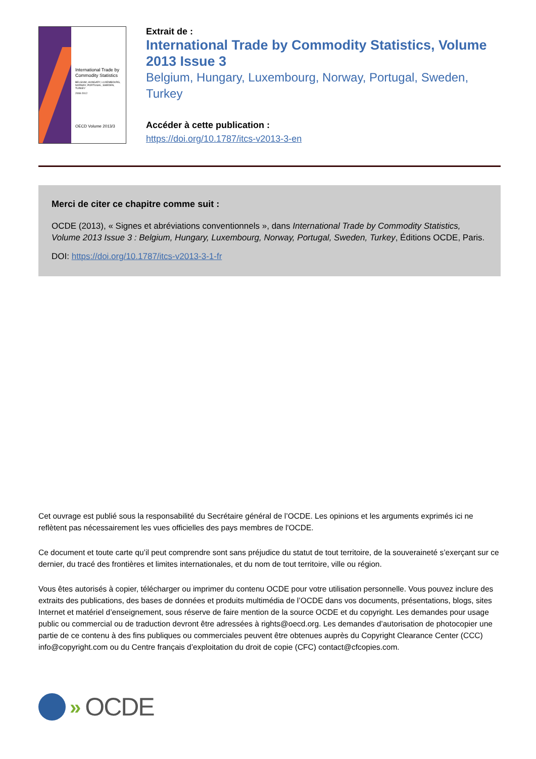International Trade by Commodity Statistics
BELGIUM, HUNGARY, LUXEMBOURG, NORWAY, PORTUGAL, SWEDEN, TURKEY
2008-2012
OECD Volume 2013/3
Extrait de :
International Trade by Commodity Statistics, Volume 2013 Issue 3
Belgium, Hungary, Luxembourg, Norway, Portugal, Sweden, Turkey
Accéder à cette publication :
https://doi.org/10.1787/itcs-v2013-3-en
Merci de citer ce chapitre comme suit :
OCDE (2013), « Signes et abréviations conventionnels », dans International Trade by Commodity Statistics, Volume 2013 Issue 3 : Belgium, Hungary, Luxembourg, Norway, Portugal, Sweden, Turkey, Éditions OCDE, Paris.
DOI: https://doi.org/10.1787/itcs-v2013-3-1-fr
Cet ouvrage est publié sous la responsabilité du Secrétaire général de l’OCDE. Les opinions et les arguments exprimés ici ne reflètent pas nécessairement les vues officielles des pays membres de l'OCDE.
Ce document et toute carte qu’il peut comprendre sont sans préjudice du statut de tout territoire, de la souveraineté s’exerçant sur ce dernier, du tracé des frontières et limites internationales, et du nom de tout territoire, ville ou région.
Vous êtes autorisés à copier, télécharger ou imprimer du contenu OCDE pour votre utilisation personnelle. Vous pouvez inclure des extraits des publications, des bases de données et produits multimédia de l’OCDE dans vos documents, présentations, blogs, sites Internet et matériel d’enseignement, sous réserve de faire mention de la source OCDE et du copyright. Les demandes pour usage public ou commercial ou de traduction devront être adressées à rights@oecd.org. Les demandes d’autorisation de photocopier une partie de ce contenu à des fins publiques ou commerciales peuvent être obtenues auprès du Copyright Clearance Center (CCC) info@copyright.com ou du Centre français d’exploitation du droit de copie (CFC) contact@cfcopies.com.
» OCDE